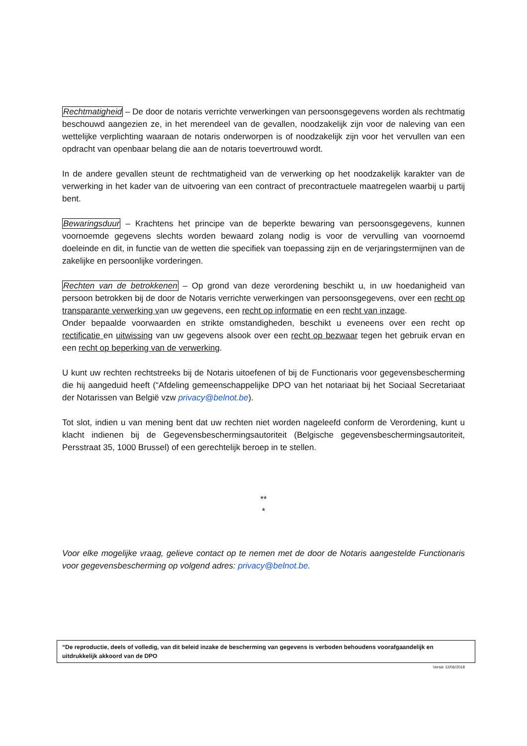Rechtmatigheid – De door de notaris verrichte verwerkingen van persoonsgegevens worden als rechtmatig beschouwd aangezien ze, in het merendeel van de gevallen, noodzakelijk zijn voor de naleving van een wettelijke verplichting waaraan de notaris onderworpen is of noodzakelijk zijn voor het vervullen van een opdracht van openbaar belang die aan de notaris toevertrouwd wordt.
In de andere gevallen steunt de rechtmatigheid van de verwerking op het noodzakelijk karakter van de verwerking in het kader van de uitvoering van een contract of precontractuele maatregelen waarbij u partij bent.
Bewaringsduur – Krachtens het principe van de beperkte bewaring van persoonsgegevens, kunnen voornoemde gegevens slechts worden bewaard zolang nodig is voor de vervulling van voornoemd doeleinde en dit, in functie van de wetten die specifiek van toepassing zijn en de verjaringstermijnen van de zakelijke en persoonlijke vorderingen.
Rechten van de betrokkenen – Op grond van deze verordening beschikt u, in uw hoedanigheid van persoon betrokken bij de door de Notaris verrichte verwerkingen van persoonsgegevens, over een recht op transparante verwerking van uw gegevens, een recht op informatie en een recht van inzage.
Onder bepaalde voorwaarden en strikte omstandigheden, beschikt u eveneens over een recht op rectificatie en uitwissing van uw gegevens alsook over een recht op bezwaar tegen het gebruik ervan en een recht op beperking van de verwerking.
U kunt uw rechten rechtstreeks bij de Notaris uitoefenen of bij de Functionaris voor gegevensbescherming die hij aangeduid heeft (“Afdeling gemeenschappelijke DPO van het notariaat bij het Sociaal Secretariaat der Notarissen van België vzw privacy@belnot.be).
Tot slot, indien u van mening bent dat uw rechten niet worden nageleefd conform de Verordening, kunt u klacht indienen bij de Gegevensbeschermingsautoriteit (Belgische gegevensbeschermingsautoriteit, Persstraat 35, 1000 Brussel) of een gerechtelijk beroep in te stellen.
**
*
Voor elke mogelijke vraag, gelieve contact op te nemen met de door de Notaris aangestelde Functionaris voor gegevensbescherming op volgend adres: privacy@belnot.be.
“De reproductie, deels of volledig, van dit beleid inzake de bescherming van gegevens is verboden behoudens voorafgaandelijk en uitdrukkelijk akkoord van de DPO
Versie 12/06/2018